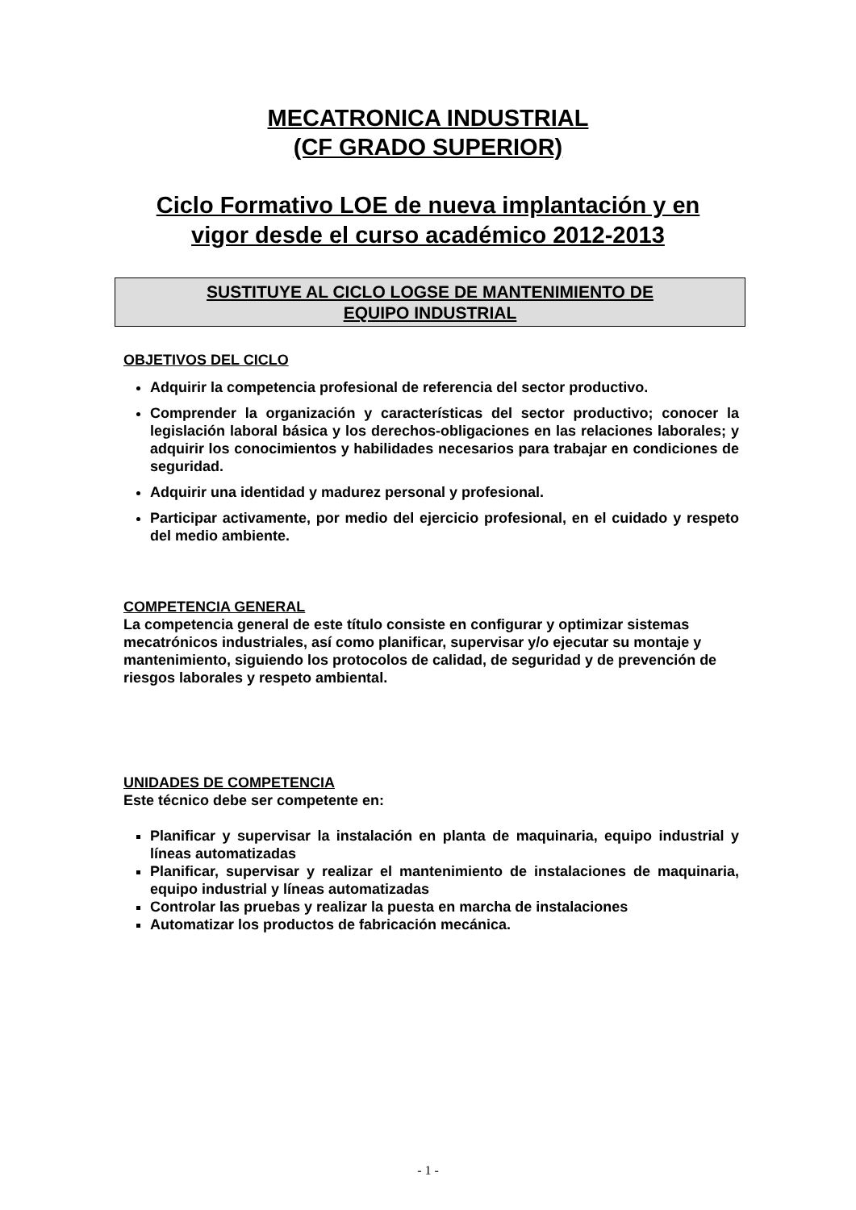MECATRONICA INDUSTRIAL
(CF GRADO SUPERIOR)
Ciclo Formativo LOE de nueva implantación y en
vigor desde el curso académico 2012-2013
SUSTITUYE AL CICLO LOGSE DE MANTENIMIENTO DE
EQUIPO INDUSTRIAL
OBJETIVOS DEL CICLO
Adquirir la competencia profesional de referencia del sector productivo.
Comprender la organización y características del sector productivo; conocer la legislación laboral básica y los derechos-obligaciones en las relaciones laborales; y adquirir los conocimientos y habilidades necesarios para trabajar en condiciones de seguridad.
Adquirir una identidad y madurez personal y profesional.
Participar activamente, por medio del ejercicio profesional, en el cuidado y respeto del medio ambiente.
COMPETENCIA GENERAL
La competencia general de este título consiste en configurar y optimizar sistemas mecatrónicos industriales, así como planificar, supervisar y/o ejecutar su montaje y mantenimiento, siguiendo los protocolos de calidad, de seguridad y de prevención de riesgos laborales y respeto ambiental.
UNIDADES DE COMPETENCIA
Este técnico debe ser competente en:
Planificar y supervisar la instalación en planta de maquinaria, equipo industrial y líneas automatizadas
Planificar, supervisar y realizar el mantenimiento de instalaciones de maquinaria, equipo industrial y líneas automatizadas
Controlar las pruebas y realizar la puesta en marcha de instalaciones
Automatizar los productos de fabricación mecánica.
- 1 -